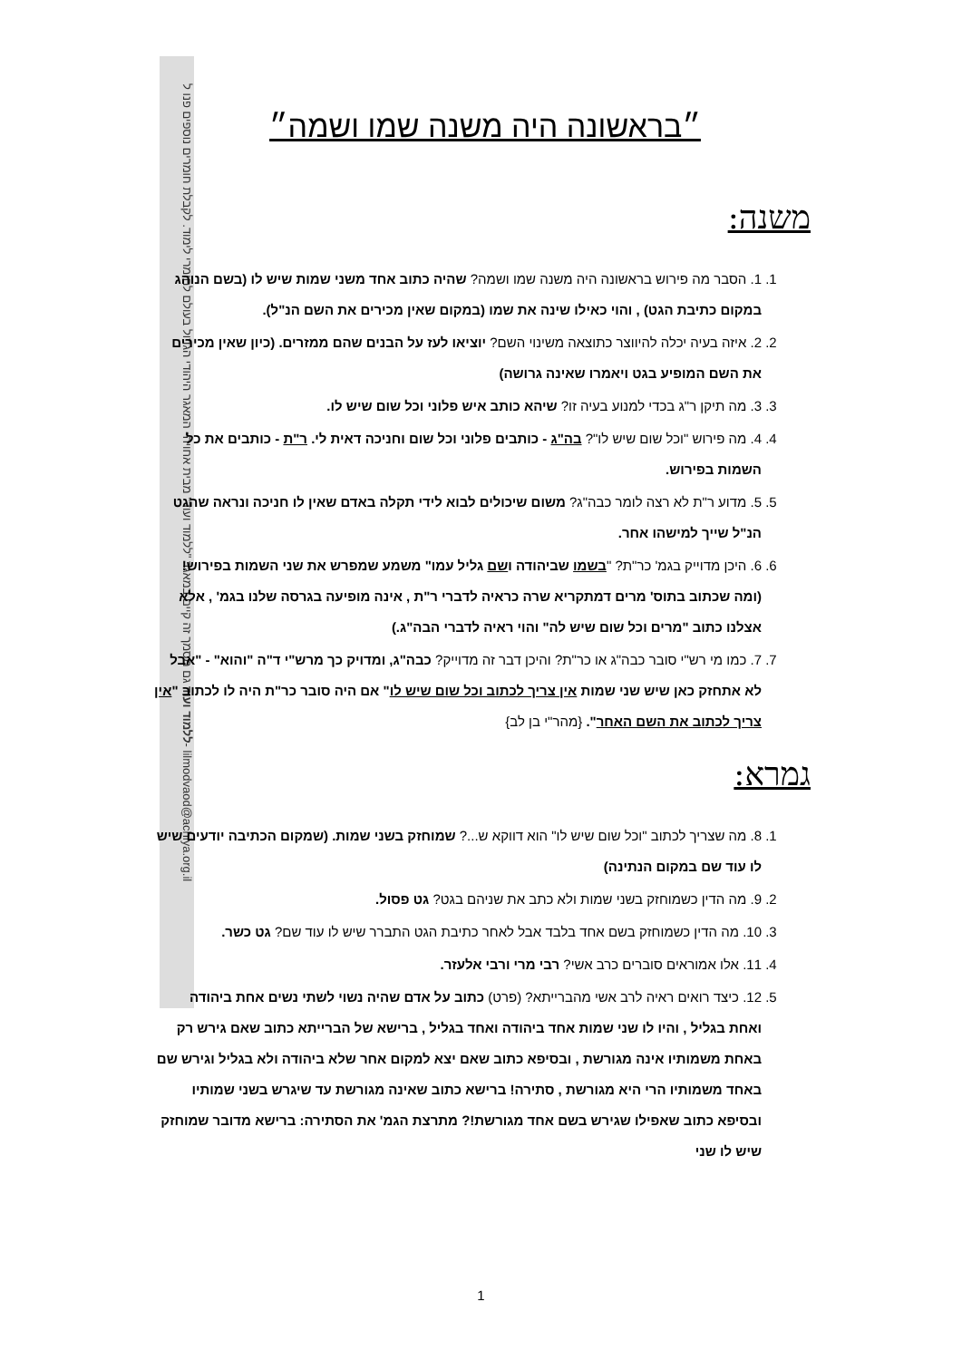ללמוד ועוד גם מסמך זה קיים במאגר "ללמוד ועוד" מבית אחויה- המאגר היהודי הגדול בעולם לחומרי לימוד. לקבלת חומרים נוספים פנו ל- lilmodvaod@achiya.org.il
״בראשונה היה משנה שמו ושמה״
משנה:
1. 1. הסבר מה פירוש בראשונה היה משנה שמו ושמה? שהיה כתוב אחד משני שמות שיש לו (בשם הנוהג במקום כתיבת הגט) , והוי כאילו שינה את שמו (במקום שאין מכירים את השם הנ"ל).
2. 2. איזה בעיה יכלה להיווצר כתוצאה משינוי השם? יוציאו לעז על הבנים שהם ממזרים. (כיון שאין מכירים את השם המופיע בגט ויאמרו שאינה גרושה)
3. 3. מה תיקן ר"ג בכדי למנוע בעיה זו? שיהא כותב איש פלוני וכל שום שיש לו.
4. 4. מה פירוש "וכל שום שיש לו"? בה"ג - כותבים פלוני וכל שום וחניכה דאית לי. ר"ת - כותבים את כל השמות בפירוש.
5. 5. מדוע ר"ת לא רצה לומר כבה"ג? משום שיכולים לבוא לידי תקלה באדם שאין לו חניכה ונראה שהגט הנ"ל שייך למישהו אחר.
6. 6. היכן מדוייק בגמ' כר"ת? "בשמו שביהודה ושם גליל עמו" משמע שמפרש את שני השמות בפירוש! (ומה שכתוב בתוס' מרים דמתקריא שרה כראיה לדברי ר"ת , אינה מופיעה בגרסה שלנו בגמ' , אלא אצלנו כתוב "מרים וכל שום שיש לה" והוי ראיה לדברי הבה"ג.)
7. 7. כמו מי רש"י סובר כבה"ג או כר"ת? והיכן דבר זה מדוייק? כבה"ג, ומדויק כך מרש"י ד"ה "והוא" - "אבל לא אתחזק כאן שיש שני שמות אין צריך לכתוב וכל שום שיש לו" אם היה סובר כר"ת היה לו לכתוב "אין צריך לכתוב את השם האחר". {מהר"י בן לב}
גמרא:
1. 8. מה שצריך לכתוב "וכל שום שיש לו" הוא דווקא ש...? שמוחזק בשני שמות. (שמקום הכתיבה יודעים שיש לו עוד שם במקום הנתינה)
2. 9. מה הדין כשמוחזק בשני שמות ולא כתב את שניהם בגט? גט פסול.
3. 10. מה הדין כשמוחזק בשם אחד בלבד אבל לאחר כתיבת הגט התברר שיש לו עוד שם? גט כשר.
4. 11. אלו אמוראים סוברים כרב אשי? רבי מרי ורבי אלעזר.
5. 12. כיצד רואים ראיה לרב אשי מהברייתא? (פרט) כתוב על אדם שהיה נשוי לשתי נשים אחת ביהודה ואחת בגליל , והיו לו שני שמות אחד ביהודה ואחד בגליל , ברישא של הברייתא כתוב שאם גירש רק באחת משמותיו אינה מגורשת , ובסיפא כתוב שאם יצא למקום אחר שלא ביהודה ולא בגליל וגירש שם באחד משמותיו הרי היא מגורשת , סתירה! ברישא כתוב שאינה מגורשת עד שיגרש בשני שמותיו ובסיפא כתוב שאפילו שגירש בשם אחד מגורשת!? מתרצת הגמ' את הסתירה: ברישא מדובר שמוחזק שיש לו שני
1